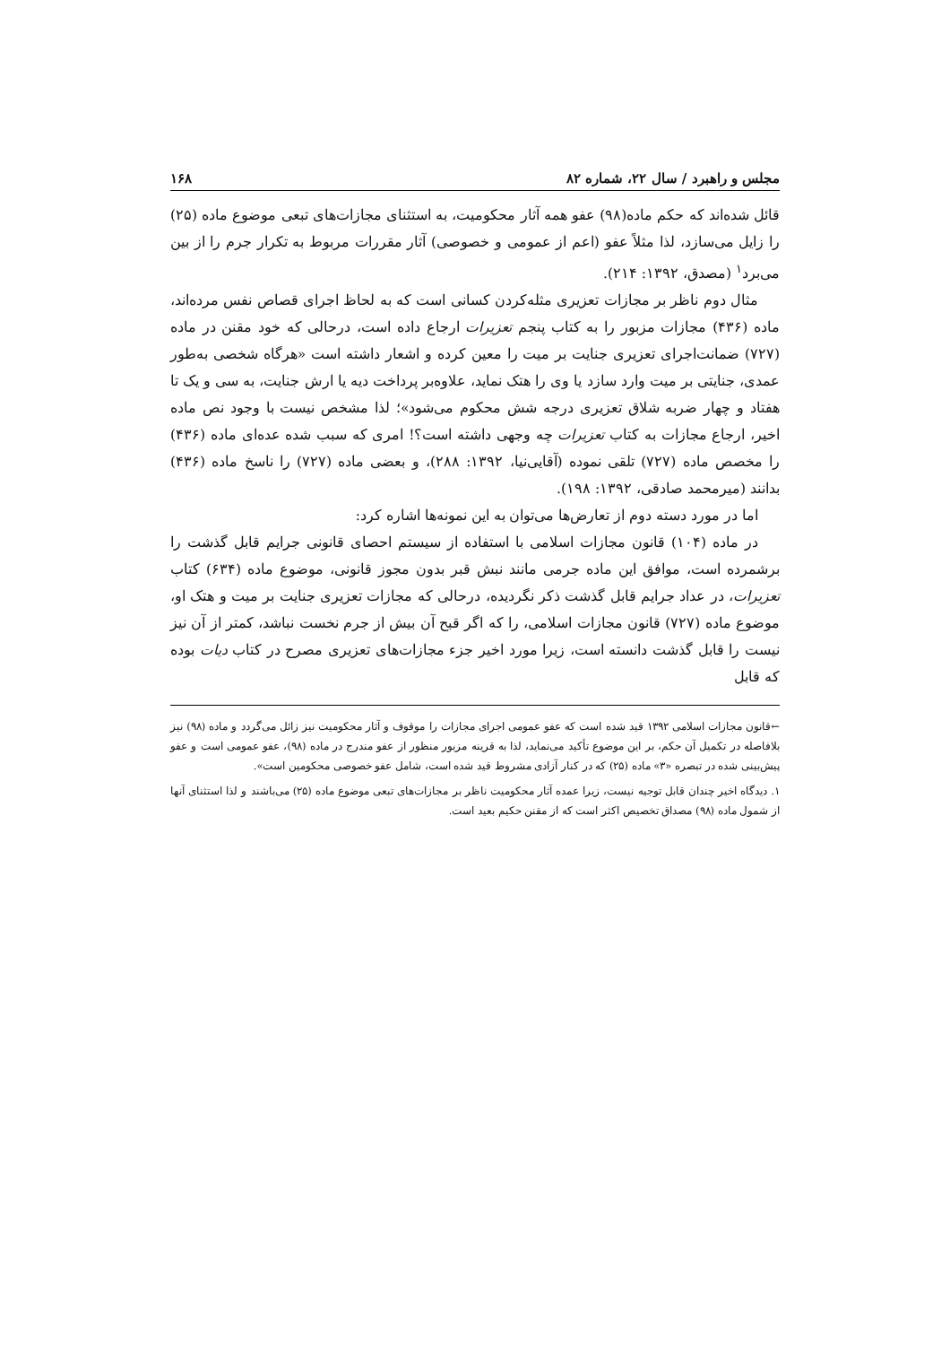مجلس و راهبرد / سال ۲۲، شماره ۸۲ ۱۶۸
قائل شده‌اند که حکم ماده(۹۸) عفو همه آثار محکومیت، به استثنای مجازات‌های تبعی موضوع ماده (۲۵) را زایل می‌سازد، لذا مثلاً عفو (اعم از عمومی و خصوصی) آثار مقررات مربوط به تکرار جرم را از بین می‌برد<sup>۱</sup> (مصدق، ۱۳۹۲: ۲۱۴).
مثال دوم ناظر بر مجازات تعزیری مثله‌کردن کسانی است که به لحاظ اجرای قصاص نفس مرده‌اند، ماده (۴۳۶) مجازات مزبور را به کتاب پنجم تعزیرات ارجاع داده است، درحالی که خود مقنن در ماده (۷۲۷) ضمانت‌اجرای تعزیری جنایت بر میت را معین کرده و اشعار داشته است «هرگاه شخصی به‌طور عمدی، جنایتی بر میت وارد سازد یا وی را هتک نماید، علاوه‌بر پرداخت دیه یا ارش جنایت، به سی و یک تا هفتاد و چهار ضربه شلاق تعزیری درجه شش محکوم می‌شود»؛ لذا مشخص نیست با وجود نص ماده اخیر، ارجاع مجازات به کتاب تعزیرات چه وجهی داشته است؟! امری که سبب شده عده‌ای ماده (۴۳۶) را مخصص ماده (۷۲۷) تلقی نموده (آقایی‌نیا، ۱۳۹۲: ۲۸۸)، و بعضی ماده (۷۲۷) را ناسخ ماده (۴۳۶) بدانند (میرمحمد صادقی، ۱۳۹۲: ۱۹۸).
اما در مورد دسته دوم از تعارض‌ها می‌توان به این نمونه‌ها اشاره کرد:
در ماده (۱۰۴) قانون مجازات اسلامی با استفاده از سیستم احصای قانونی جرایم قابل گذشت را برشمرده است، موافق این ماده جرمی مانند نبش قبر بدون مجوز قانونی، موضوع ماده (۶۳۴) کتاب تعزیرات، در عداد جرایم قابل گذشت ذکر نگردیده، درحالی که مجازات تعزیری جنایت بر میت و هتک او، موضوع ماده (۷۲۷) قانون مجازات اسلامی، را که اگر قبح آن بیش از جرم نخست نباشد، کمتر از آن نیز نیست را قابل گذشت دانسته است، زیرا مورد اخیر جزء مجازات‌های تعزیری مصرح در کتاب دیات بوده که قابل
←قانون مجازات اسلامی ۱۳۹۲ قید شده است که عفو عمومی اجرای مجازات را موقوف و آثار محکومیت نیز زائل می‌گردد و ماده (۹۸) نیز بلافاصله در تکمیل آن حکم، بر این موضوع تأکید می‌نماید، لذا به قرینه مزبور منظور از عفو مندرج در ماده (۹۸)، عفو عمومی است و عفو پیش‌بینی شده در تبصره «۳» ماده (۲۵) که در کنار آزادی مشروط قید شده است، شامل عفو خصوصی محکومین است».
۱. دیدگاه اخیر چندان قابل توجیه نیست، زیرا عمده آثار محکومیت ناظر بر مجازات‌های تبعی موضوع ماده (۲۵) می‌باشند و لذا استثنای آنها از شمول ماده (۹۸) مصداق تخصیص اکثر است که از مقنن حکیم بعید است.